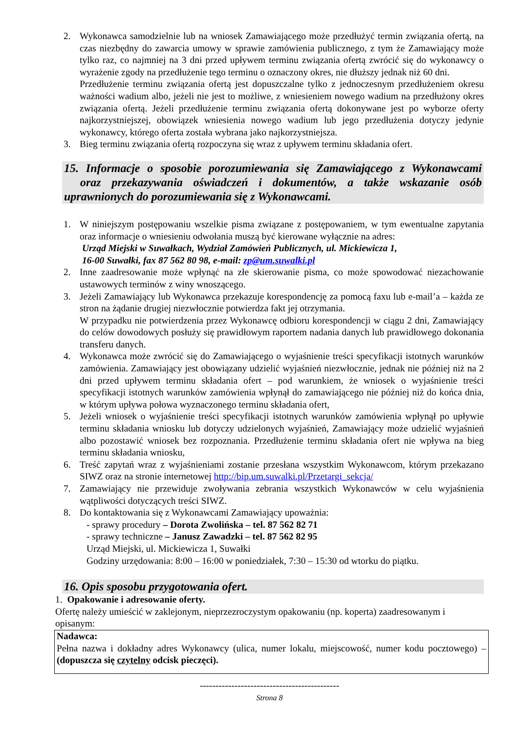2. Wykonawca samodzielnie lub na wniosek Zamawiającego może przedłużyć termin związania ofertą, na czas niezbędny do zawarcia umowy w sprawie zamówienia publicznego, z tym że Zamawiający może tylko raz, co najmniej na 3 dni przed upływem terminu związania ofertą zwrócić się do wykonawcy o wyrażenie zgody na przedłużenie tego terminu o oznaczony okres, nie dłuższy jednak niż 60 dni.
Przedłużenie terminu związania ofertą jest dopuszczalne tylko z jednoczesnym przedłużeniem okresu ważności wadium albo, jeżeli nie jest to możliwe, z wniesieniem nowego wadium na przedłużony okres związania ofertą. Jeżeli przedłużenie terminu związania ofertą dokonywane jest po wyborze oferty najkorzystniejszej, obowiązek wniesienia nowego wadium lub jego przedłużenia dotyczy jedynie wykonawcy, którego oferta została wybrana jako najkorzystniejsza.
3. Bieg terminu związania ofertą rozpoczyna się wraz z upływem terminu składania ofert.
15. Informacje o sposobie porozumiewania się Zamawiającego z Wykonawcami oraz przekazywania oświadczeń i dokumentów, a także wskazanie osób uprawnionych do porozumiewania się z Wykonawcami.
1. W niniejszym postępowaniu wszelkie pisma związane z postępowaniem, w tym ewentualne zapytania oraz informacje o wniesieniu odwołania muszą być kierowane wyłącznie na adres:
Urząd Miejski w Suwałkach, Wydział Zamówień Publicznych, ul. Mickiewicza 1,
16-00 Suwałki, fax 87 562 80 98, e-mail: zp@um.suwalki.pl
2. Inne zaadresowanie może wpłynąć na złe skierowanie pisma, co może spowodować niezachowanie ustawowych terminów z winy wnoszącego.
3. Jeżeli Zamawiający lub Wykonawca przekazuje korespondencję za pomocą faxu lub e-mail’a – każda ze stron na żądanie drugiej niezwłocznie potwierdza fakt jej otrzymania.
W przypadku nie potwierdzenia przez Wykonawcę odbioru korespondencji w ciągu 2 dni, Zamawiający do celów dowodowych posłuży się prawidłowym raportem nadania danych lub prawidłowego dokonania transferu danych.
4. Wykonawca może zwrócić się do Zamawiającego o wyjaśnienie treści specyfikacji istotnych warunków zamówienia. Zamawiający jest obowiązany udzielić wyjaśnień niezwłocznie, jednak nie później niż na 2 dni przed upływem terminu składania ofert – pod warunkiem, że wniosek o wyjaśnienie treści specyfikacji istotnych warunków zamówienia wpłynął do zamawiającego nie później niż do końca dnia, w którym upływa połowa wyznaczonego terminu składania ofert,
5. Jeżeli wniosek o wyjaśnienie treści specyfikacji istotnych warunków zamówienia wpłynął po upływie terminu składania wniosku lub dotyczy udzielonych wyjaśnień, Zamawiający może udzielić wyjaśnień albo pozostawić wniosek bez rozpoznania. Przedłużenie terminu składania ofert nie wpływa na bieg terminu składania wniosku,
6. Treść zapytań wraz z wyjaśnieniami zostanie przesłana wszystkim Wykonawcom, którym przekazano SIWZ oraz na stronie internetowej http://bip.um.suwalki.pl/Przetargi_sekcja/
7. Zamawiający nie przewiduje zwoływania zebrania wszystkich Wykonawców w celu wyjaśnienia wątpliwości dotyczących treści SIWZ.
8. Do kontaktowania się z Wykonawcami Zamawiający upoważnia:
- sprawy procedury – Dorota Zwolińska – tel. 87 562 82 71
- sprawy techniczne – Janusz Zawadzki – tel. 87 562 82 95
Urząd Miejski, ul. Mickiewicza 1, Suwałki
Godziny urzędowania: 8:00 – 16:00 w poniedziałek, 7:30 – 15:30 od wtorku do piątku.
16. Opis sposobu przygotowania ofert.
1. Opakowanie i adresowanie oferty.
Ofertę należy umieścić w zaklejonym, nieprzezroczystym opakowaniu (np. koperta) zaadresowanym i opisanym:
Nadawca:
Pełna nazwa i dokładny adres Wykonawcy (ulica, numer lokalu, miejscowość, numer kodu pocztowego) – (dopuszcza się czytelny odcisk pieczęci).
--------------------------------------------
Strona 8